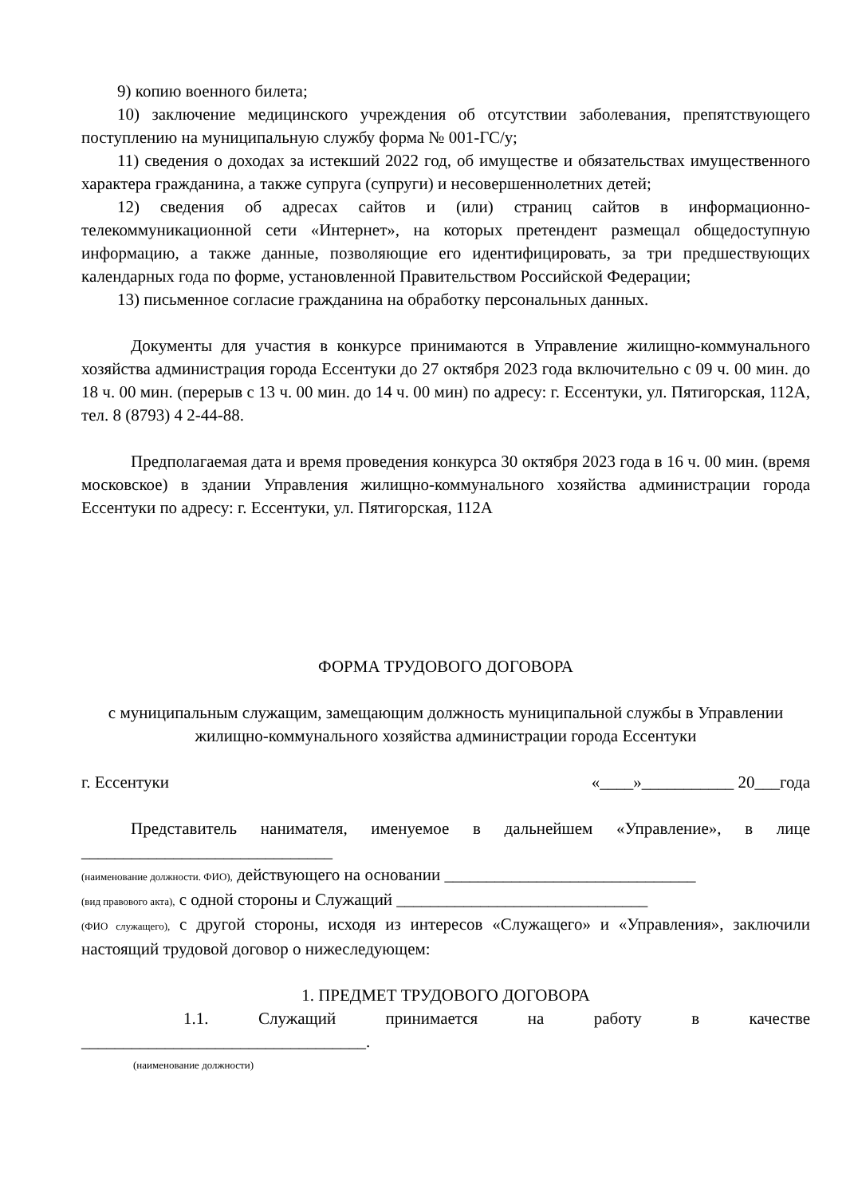9) копию военного билета;
10) заключение медицинского учреждения об отсутствии заболевания, препятствующего поступлению на муниципальную службу форма № 001-ГС/у;
11) сведения о доходах за истекший 2022 год, об имуществе и обязательствах имущественного характера гражданина, а также супруга (супруги) и несовершеннолетних детей;
12) сведения об адресах сайтов и (или) страниц сайтов в информационно-телекоммуникационной сети «Интернет», на которых претендент размещал общедоступную информацию, а также данные, позволяющие его идентифицировать, за три предшествующих календарных года по форме, установленной Правительством Российской Федерации;
13) письменное согласие гражданина на обработку персональных данных.
Документы для участия в конкурсе принимаются в Управление жилищно-коммунального хозяйства администрация города Ессентуки до 27 октября 2023 года включительно с 09 ч. 00 мин. до 18 ч. 00 мин. (перерыв с 13 ч. 00 мин. до 14 ч. 00 мин) по адресу: г. Ессентуки, ул. Пятигорская, 112А, тел. 8 (8793) 4 2-44-88.
Предполагаемая дата и время проведения конкурса 30 октября 2023 года в 16 ч. 00 мин. (время московское) в здании Управления жилищно-коммунального хозяйства администрации города Ессентуки по адресу: г. Ессентуки, ул. Пятигорская, 112А
ФОРМА ТРУДОВОГО ДОГОВОРА
с муниципальным служащим, замещающим должность муниципальной службы в Управлении жилищно-коммунального хозяйства администрации города Ессентуки
г. Ессентуки «____»___________ 20___года
Представитель нанимателя, именуемое в дальнейшем «Управление», в лице ______________________________
(наименование должности. ФИО), действующего на основании ______________________________
(вид правового акта), с одной стороны и Служащий ______________________________
(ФИО служащего), с другой стороны, исходя из интересов «Служащего» и «Управления», заключили настоящий трудовой договор о нижеследующем:
1. ПРЕДМЕТ ТРУДОВОГО ДОГОВОРА
1.1. Служащий принимается на работу в качестве __________________________________.
(наименование должности)